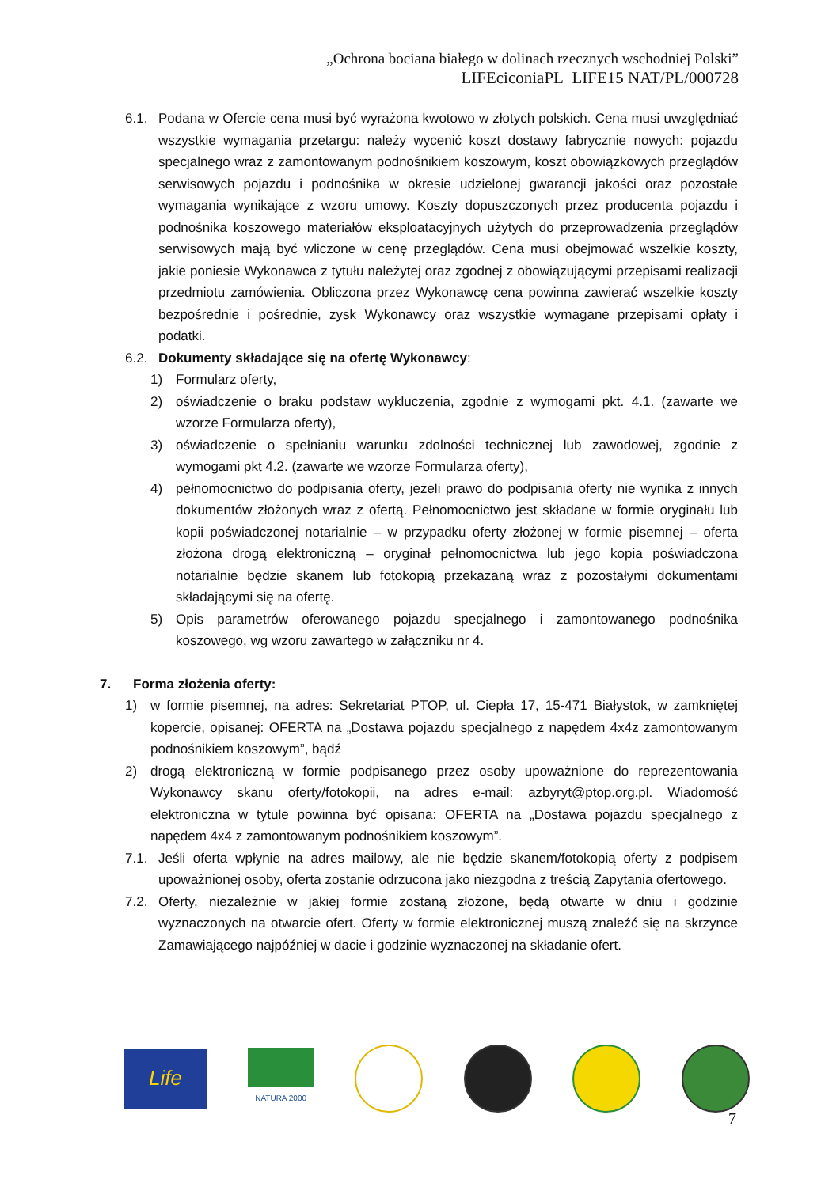„Ochrona bociana białego w dolinach rzecznych wschodniej Polski”
LIFEciconiaPL LIFE15 NAT/PL/000728
6.1. Podana w Ofercie cena musi być wyrażona kwotowo w złotych polskich. Cena musi uwzględniać wszystkie wymagania przetargu: należy wycenić koszt dostawy fabrycznie nowych: pojazdu specjalnego wraz z zamontowanym podnośnikiem koszowym, koszt obowiązkowych przeglądów serwisowych pojazdu i podnośnika w okresie udzielonej gwarancji jakości oraz pozostałe wymagania wynikające z wzoru umowy. Koszty dopuszczonych przez producenta pojazdu i podnośnika koszowego materiałów eksploatacyjnych użytych do przeprowadzenia przeglądów serwisowych mają być wliczone w cenę przeglądów. Cena musi obejmować wszelkie koszty, jakie poniesie Wykonawca z tytułu należytej oraz zgodnej z obowiązującymi przepisami realizacji przedmiotu zamówienia. Obliczona przez Wykonawcę cena powinna zawierać wszelkie koszty bezpośrednie i pośrednie, zysk Wykonawcy oraz wszystkie wymagane przepisami opłaty i podatki.
6.2. Dokumenty składające się na ofertę Wykonawcy:
1) Formularz oferty,
2) oświadczenie o braku podstaw wykluczenia, zgodnie z wymogami pkt. 4.1. (zawarte we wzorze Formularza oferty),
3) oświadczenie o spełnianiu warunku zdolności technicznej lub zawodowej, zgodnie z wymogami pkt 4.2. (zawarte we wzorze Formularza oferty),
4) pełnomocnictwo do podpisania oferty, jeżeli prawo do podpisania oferty nie wynika z innych dokumentów złożonych wraz z ofertą. Pełnomocnictwo jest składane w formie oryginału lub kopii poświadczonej notarialnie – w przypadku oferty złożonej w formie pisemnej – oferta złożona drogą elektroniczną – oryginał pełnomocnictwa lub jego kopia poświadczona notarialnie będzie skanem lub fotokopią przekazaną wraz z pozostałymi dokumentami składającymi się na ofertę.
5) Opis parametrów oferowanego pojazdu specjalnego i zamontowanego podnośnika koszowego, wg wzoru zawartego w załączniku nr 4.
7. Forma złożenia oferty:
1) w formie pisemnej, na adres: Sekretariat PTOP, ul. Ciepła 17, 15-471 Białystok, w zamkniętej kopercie, opisanej: OFERTA na „Dostawa pojazdu specjalnego z napędem 4x4z zamontowanym podnośnikiem koszowym”, bądź
2) drogą elektroniczną w formie podpisanego przez osoby upoważnione do reprezentowania Wykonawcy skanu oferty/fotokopii, na adres e-mail: azbyryt@ptop.org.pl. Wiadomość elektroniczna w tytule powinna być opisana: OFERTA na „Dostawa pojazdu specjalnego z napędem 4x4 z zamontowanym podnośnikiem koszowym”.
7.1. Jeśli oferta wpłynie na adres mailowy, ale nie będzie skanem/fotokopią oferty z podpisem upoważnionej osoby, oferta zostanie odrzucona jako niezgodna z treścią Zapytania ofertowego.
7.2. Oferty, niezależnie w jakiej formie zostaną złożone, będą otwarte w dniu i godzinie wyznaczonych na otwarcie ofert. Oferty w formie elektronicznej muszą znaleźć się na skrzynce Zamawiającego najpóźniej w dacie i godzinie wyznaczonej na składanie ofert.
Life
NATURA 2000
7